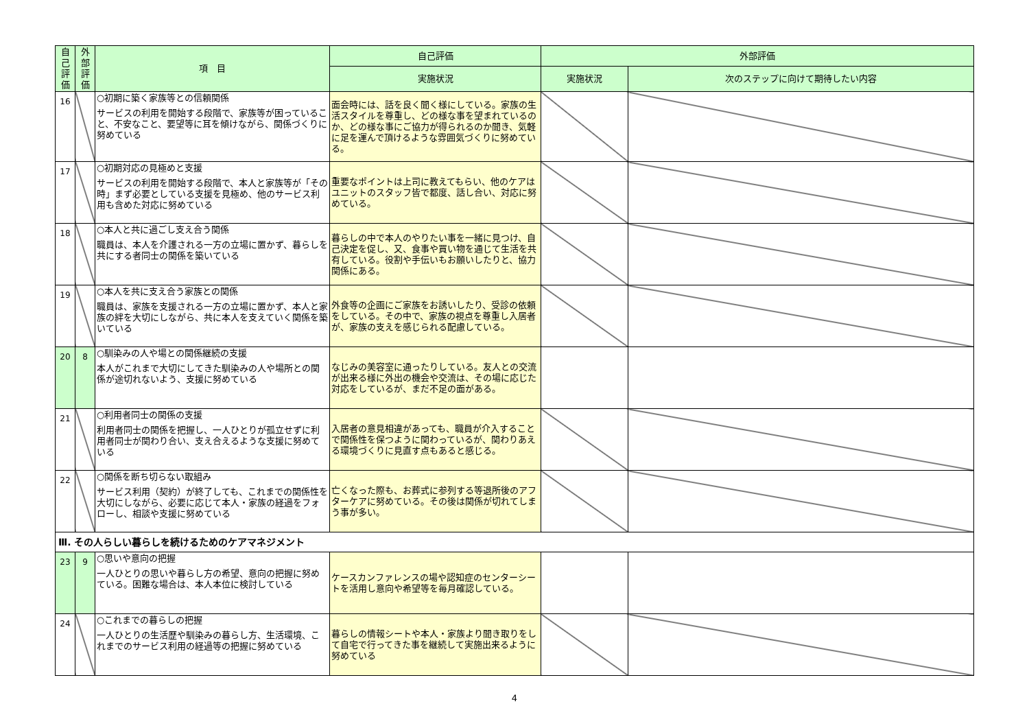| 自己評価 | 外部評価 | 項 目 | 自己評価 | 外部評価 | |
| --- | --- | --- | --- | --- | --- |
| | | | 実施状況 | 実施状況 | 次のステップに向けて期待したい内容 |
| 16 | | ○初期に築く家族等との信頼関係 サービスの利用を開始する段階で、家族等が困っていること、不安なこと、要望等に耳を傾けながら、関係づくりに努めている | 面会時には、話を良く聞く様にしている。家族の生活スタイルを尊重し、どの様な事を望まれているのか、どの様な事にご協力が得られるのか聞き、気軽に足を運んで頂けるような雰囲気づくりに努めている。 | | |
| 17 | | ○初期対応の見極めと支援 サービスの利用を開始する段階で、本人と家族等が「その時」まず必要としている支援を見極め、他のサービス利用も含めた対応に努めている | 重要なポイントは上司に教えてもらい、他のケアはユニットのスタッフ皆で都度、話し合い、対応に努めている。 | | |
| 18 | | ○本人と共に過ごし支え合う関係 職員は、本人を介護される一方の立場に置かず、暮らしを共にする者同士の関係を築いている | 暮らしの中で本人のやりたい事を一緒に見つけ、自己決定を促し、又、食事や買い物を通じて生活を共有している。役割や手伝いもお願いしたりと、協力関係にある。 | | |
| 19 | | ○本人を共に支え合う家族との関係 職員は、家族を支援される一方の立場に置かず、本人と家族の絆を大切にしながら、共に本人を支えていく関係を築いている | 外食等の企画にご家族をお誘いしたり、受診の依頼をしている。その中で、家族の視点を尊重し入居者が、家族の支えを感じられる配慮している。 | | |
| 20 | 8 | ○馴染みの人や場との関係継続の支援 本人がこれまで大切にしてきた馴染みの人や場所との関係が途切れないよう、支援に努めている | なじみの美容室に通ったりしている。友人との交流が出来る様に外出の機会や交流は、その場に応じた対応をしているが、まだ不足の面がある。 | | |
| 21 | | ○利用者同士の関係の支援 利用者同士の関係を把握し、一人ひとりが孤立せずに利用者同士が関わり合い、支え合えるような支援に努めている | 入居者の意見相違があっても、職員が介入することで関係性を保つように関わっているが、関わりあえる環境づくりに見直す点もあると感じる。 | | |
| 22 | | ○関係を断ち切らない取組み サービス利用（契約）が終了しても、これまでの関係性を大切にしながら、必要に応じて本人・家族の経過をフォローし、相談や支援に努めている | 亡くなった際も、お葬式に参列する等退所後のアフターケアに努めている。その後は関係が切れてしまう事が多い。 | | |
| Ⅲ. その人らしい暮らしを続けるためのケアマネジメント | | | | | |
| 23 | 9 | ○思いや意向の把握 一人ひとりの思いや暮らし方の希望、意向の把握に努めている。困難な場合は、本人本位に検討している | ケースカンファレンスの場や認知症のセンターシートを活用し意向や希望等を毎月確認している。 | | |
| 24 | | ○これまでの暮らしの把握 一人ひとりの生活歴や馴染みの暮らし方、生活環境、これまでのサービス利用の経過等の把握に努めている | 暮らしの情報シートや本人・家族より聞き取りをして自宅で行ってきた事を継続して実施出来るように努めている | | |
4